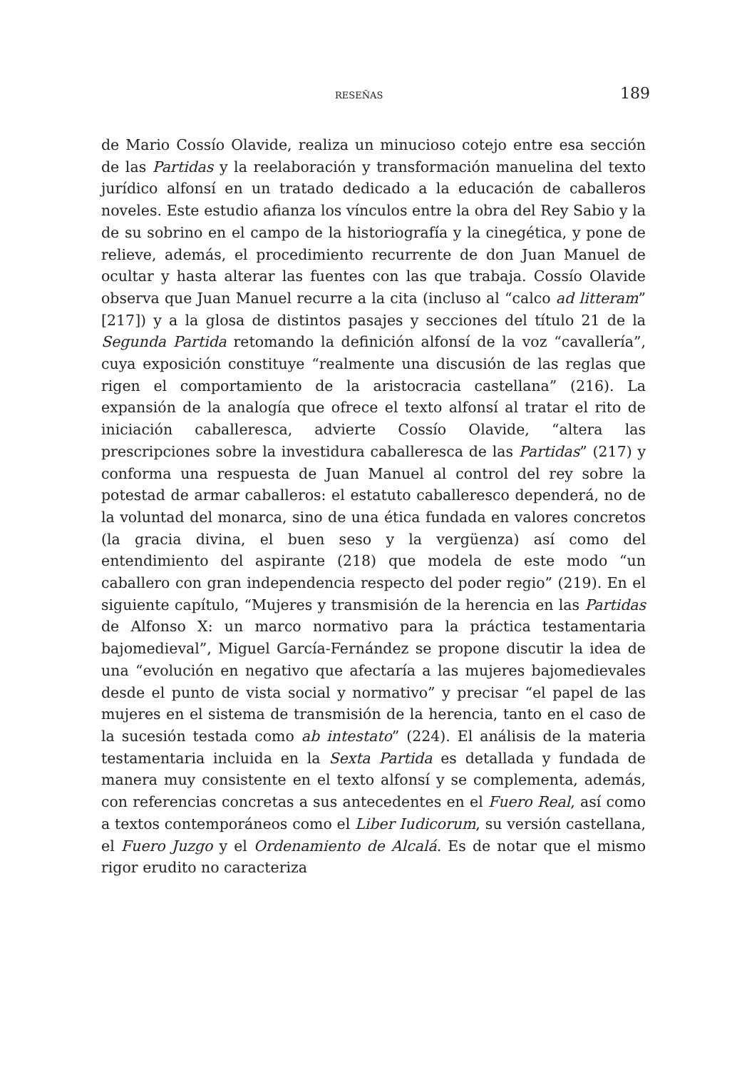RESEÑAS 189
de Mario Cossío Olavide, realiza un minucioso cotejo entre esa sección de las Partidas y la reelaboración y transformación manuelina del texto jurídico alfonsí en un tratado dedicado a la educación de caballeros noveles. Este estudio afianza los vínculos entre la obra del Rey Sabio y la de su sobrino en el campo de la historiografía y la cinegética, y pone de relieve, además, el procedimiento recurrente de don Juan Manuel de ocultar y hasta alterar las fuentes con las que trabaja. Cossío Olavide observa que Juan Manuel recurre a la cita (incluso al “calco ad litteram” [217]) y a la glosa de distintos pasajes y secciones del título 21 de la Segunda Partida retomando la definición alfonsí de la voz “cavallería”, cuya exposición constituye “realmente una discusión de las reglas que rigen el comportamiento de la aristocracia castellana” (216). La expansión de la analogía que ofrece el texto alfonsí al tratar el rito de iniciación caballeresca, advierte Cossío Olavide, “altera las prescripciones sobre la investidura caballeresca de las Partidas” (217) y conforma una respuesta de Juan Manuel al control del rey sobre la potestad de armar caballeros: el estatuto caballeresco dependerá, no de la voluntad del monarca, sino de una ética fundada en valores concretos (la gracia divina, el buen seso y la vergüenza) así como del entendimiento del aspirante (218) que modela de este modo “un caballero con gran independencia respecto del poder regio” (219). En el siguiente capítulo, “Mujeres y transmisión de la herencia en las Partidas de Alfonso X: un marco normativo para la práctica testamentaria bajomedieval”, Miguel García-Fernández se propone discutir la idea de una “evolución en negativo que afectaría a las mujeres bajomedievales desde el punto de vista social y normativo” y precisar “el papel de las mujeres en el sistema de transmisión de la herencia, tanto en el caso de la sucesión testada como ab intestato” (224). El análisis de la materia testamentaria incluida en la Sexta Partida es detallada y fundada de manera muy consistente en el texto alfonsí y se complementa, además, con referencias concretas a sus antecedentes en el Fuero Real, así como a textos contemporáneos como el Liber Iudicorum, su versión castellana, el Fuero Juzgo y el Ordenamiento de Alcalá. Es de notar que el mismo rigor erudito no caracteriza